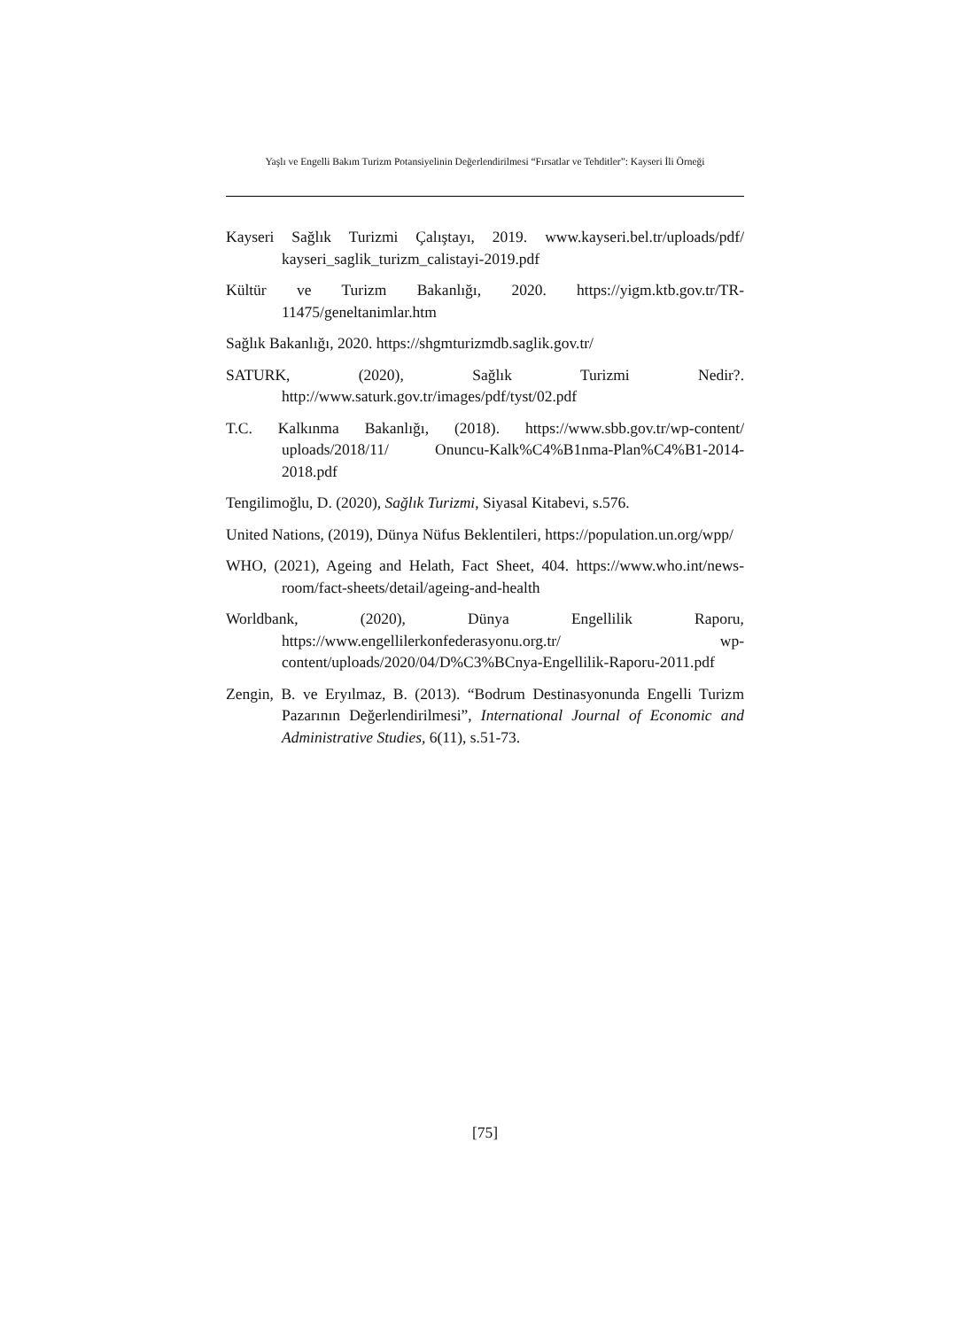Yaşlı ve Engelli Bakım Turizm Potansiyelinin Değerlendirilmesi “Fırsatlar ve Tehditler”: Kayseri İli Örneği
Kayseri Sağlık Turizmi Çalıştayı, 2019. www.kayseri.bel.tr/uploads/pdf/ kayseri_saglik_turizm_calistayi-2019.pdf
Kültür ve Turizm Bakanlığı, 2020. https://yigm.ktb.gov.tr/TR-11475/geneltanimlar.htm
Sağlık Bakanlığı, 2020. https://shgmturizmdb.saglik.gov.tr/
SATURK, (2020), Sağlık Turizmi Nedir?. http://www.saturk.gov.tr/images/pdf/tyst/02.pdf
T.C. Kalkınma Bakanlığı, (2018). https://www.sbb.gov.tr/wp-content/ uploads/2018/11/ Onuncu-Kalk%C4%B1nma-Plan%C4%B1-2014-2018.pdf
Tengilimoğlu, D. (2020), Sağlık Turizmi, Siyasal Kitabevi, s.576.
United Nations, (2019), Dünya Nüfus Beklentileri, https://population.un.org/wpp/
WHO, (2021), Ageing and Helath, Fact Sheet, 404. https://www.who.int/news-room/fact-sheets/detail/ageing-and-health
Worldbank, (2020), Dünya Engellilik Raporu, https://www.engellilerkonfederasyonu.org.tr/ wp-content/uploads/2020/04/D%C3%BCnya-Engellilik-Raporu-2011.pdf
Zengin, B. ve Eryılmaz, B. (2013). “Bodrum Destinasyonunda Engelli Turizm Pazarının Değerlendirilmesi”, International Journal of Economic and Administrative Studies, 6(11), s.51-73.
[75]